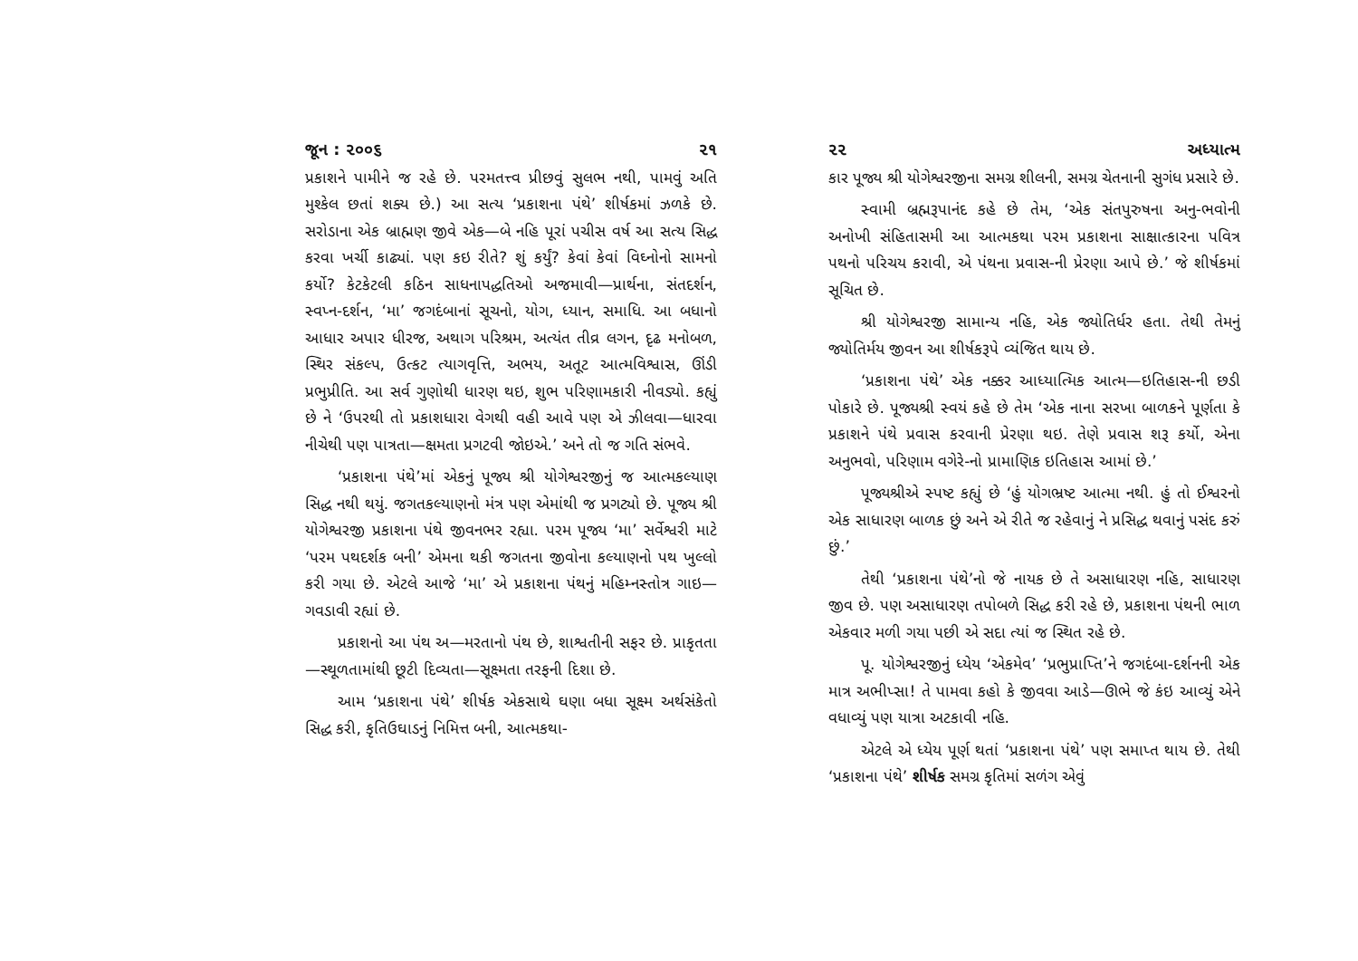જૂન : ૨૦૦૬ ૨૧
પ્રકાશને પામીને જ રહે છે. પરમતત્ત્વ પ્રીછવું સુલભ નથી, પામવું અતિ મુશ્કેલ છતાં શક્ય છે.) આ સત્ય ‘પ્રકાશના પંથે’ શીર્ષકમાં ઝળકે છે. સરોડાના એક બ્રાહ્મણ જીવે એક—બે નહિ પૂરાં પચીસ વર્ષ આ સત્ય સિદ્ધ કરવા ખર્ચી કાઢ્યાં. પણ કઇ રીતે? શું કર્યું? કેવાં કેવાં વિઘ્નોનો સામનો કર્યો? કેટકેટલી કઠિન સાધનાપદ્ધતિઓ અજમાવી—પ્રાર્થના, સંતદર્શન, સ્વપ્ન-દર્શન, ‘મા’ જગદંબાનાં સૂચનો, યોગ, ધ્યાન, સમાધિ. આ બધાનો આધાર અપાર ધીરજ, અથાગ પરિશ્રમ, અત્યંત તીવ્ર લગન, દૃઢ મનોબળ, સ્થિર સંકલ્પ, ઉત્કટ ત્યાગવૃત્તિ, અભય, અતૂટ આત્મવિશ્વાસ, ઊંડી પ્રભુપ્રીતિ. આ સર્વ ગુણોથી ધારણ થઇ, શુભ પરિણામકારી નીવડ્યો. કહ્યું છે ને ‘ઉપરથી તો પ્રકાશધારા વેગથી વહી આવે પણ એ ઝીલવા—ધારવા નીચેથી પણ પાત્રતા—ક્ષમતા પ્રગટવી જોઇએ.’ અને તો જ ગતિ સંભવે.
‘પ્રકાશના પંથે’માં એકનું પૂજ્ય શ્રી યોગેશ્વરજીનું જ આત્મકલ્યાણ સિદ્ધ નથી થયું. જગતકલ્યાણનો મંત્ર પણ એમાંથી જ પ્રગટ્યો છે. પૂજ્ય શ્રી યોગેશ્વરજી પ્રકાશના પંથે જીવનભર રહ્યા. પરમ પૂજ્ય ‘મા’ સર્વેશ્વરી માટે ‘પરમ પથદર્શક બની’ એમના થકી જગતના જીવોના કલ્યાણનો પથ ખુલ્લો કરી ગયા છે. એટલે આજે ‘મા’ એ પ્રકાશના પંથનું મહિમ્નસ્તોત્ર ગાઇ—ગવડાવી રહ્યાં છે.
પ્રકાશનો આ પંથ અ—મરતાનો પંથ છે, શાશ્વતીની સફર છે. પ્રાકૃતતા—સ્થૂળતામાંથી છૂટી દિવ્યતા—સૂક્ષ્મતા તરફની દિશા છે.
આમ ‘પ્રકાશના પંથે’ શીર્ષક એકસાથે ઘણા બધા સૂક્ષ્મ અર્થસંકેતો સિદ્ધ કરી, કૃતિઉઘાડનું નિમિત્ત બની, આત્મકથા-
૨૨ અધ્યાત્મ
કાર પૂજ્ય શ્રી યોગેશ્વરજીના સમગ્ર શીલની, સમગ્ર ચેતનાની સુગંધ પ્રસારે છે.
સ્વામી બ્રહ્મરૂપાનંદ કહે છે તેમ, ‘એક સંતપુરુષના અનુ-ભવોની અનોખી સંહિતાસમી આ આત્મકથા પરમ પ્રકાશના સાક્ષાત્કારના પવિત્ર પથનો પરિચય કરાવી, એ પંથના પ્રવાસ-ની પ્રેરણા આપે છે.’ જે શીર્ષકમાં સૂચિત છે.
શ્રી યોગેશ્વરજી સામાન્ય નહિ, એક જ્યોતિર્ધર હતા. તેથી તેમનું જ્યોતિર્મય જીવન આ શીર્ષકરૂપે વ્યંજિત થાય છે.
‘પ્રકાશના પંથે’ એક નક્કર આધ્યાત્મિક આત્મ—ઇતિહાસ-ની છડી પોકારે છે. પૂજ્યશ્રી સ્વયં કહે છે તેમ ‘એક નાના સરખા બાળકને પૂર્ણતા કે પ્રકાશને પંથે પ્રવાસ કરવાની પ્રેરણા થઇ. તેણે પ્રવાસ શરૂ કર્યો, એના અનુભવો, પરિણામ વગેરે-નો પ્રામાણિક ઇતિહાસ આમાં છે.’
પૂજ્યશ્રીએ સ્પષ્ટ કહ્યું છે ‘હું યોગભ્રષ્ટ આત્મા નથી. હું તો ઈશ્વરનો એક સાધારણ બાળક છું અને એ રીતે જ રહેવાનું ને પ્રસિદ્ધ થવાનું પસંદ કરું છું.’
તેથી ‘પ્રકાશના પંથે’નો જે નાયક છે તે અસાધારણ નહિ, સાધારણ જીવ છે. પણ અસાધારણ તપોબળે સિદ્ધ કરી રહે છે, પ્રકાશના પંથની ભાળ એકવાર મળી ગયા પછી એ સદા ત્યાં જ સ્થિત રહે છે.
પૂ. યોગેશ્વરજીનું ધ્યેય ‘એકમેવ’ ‘પ્રભુપ્રાપ્તિ’ને જગદંબા-દર્શનની એક માત્ર અભીપ્સા! તે પામવા કહો કે જીવવા આડે—ઊભે જે કંઇ આવ્યું એને વધાવ્યું પણ યાત્રા અટકાવી નહિ.
એટલે એ ધ્યેય પૂર્ણ થતાં ‘પ્રકાશના પંથે’ પણ સમાપ્ત થાય છે. તેથી ‘પ્રકાશના પંથે’ શીર્ષક સમગ્ર કૃતિમાં સળંગ એવું